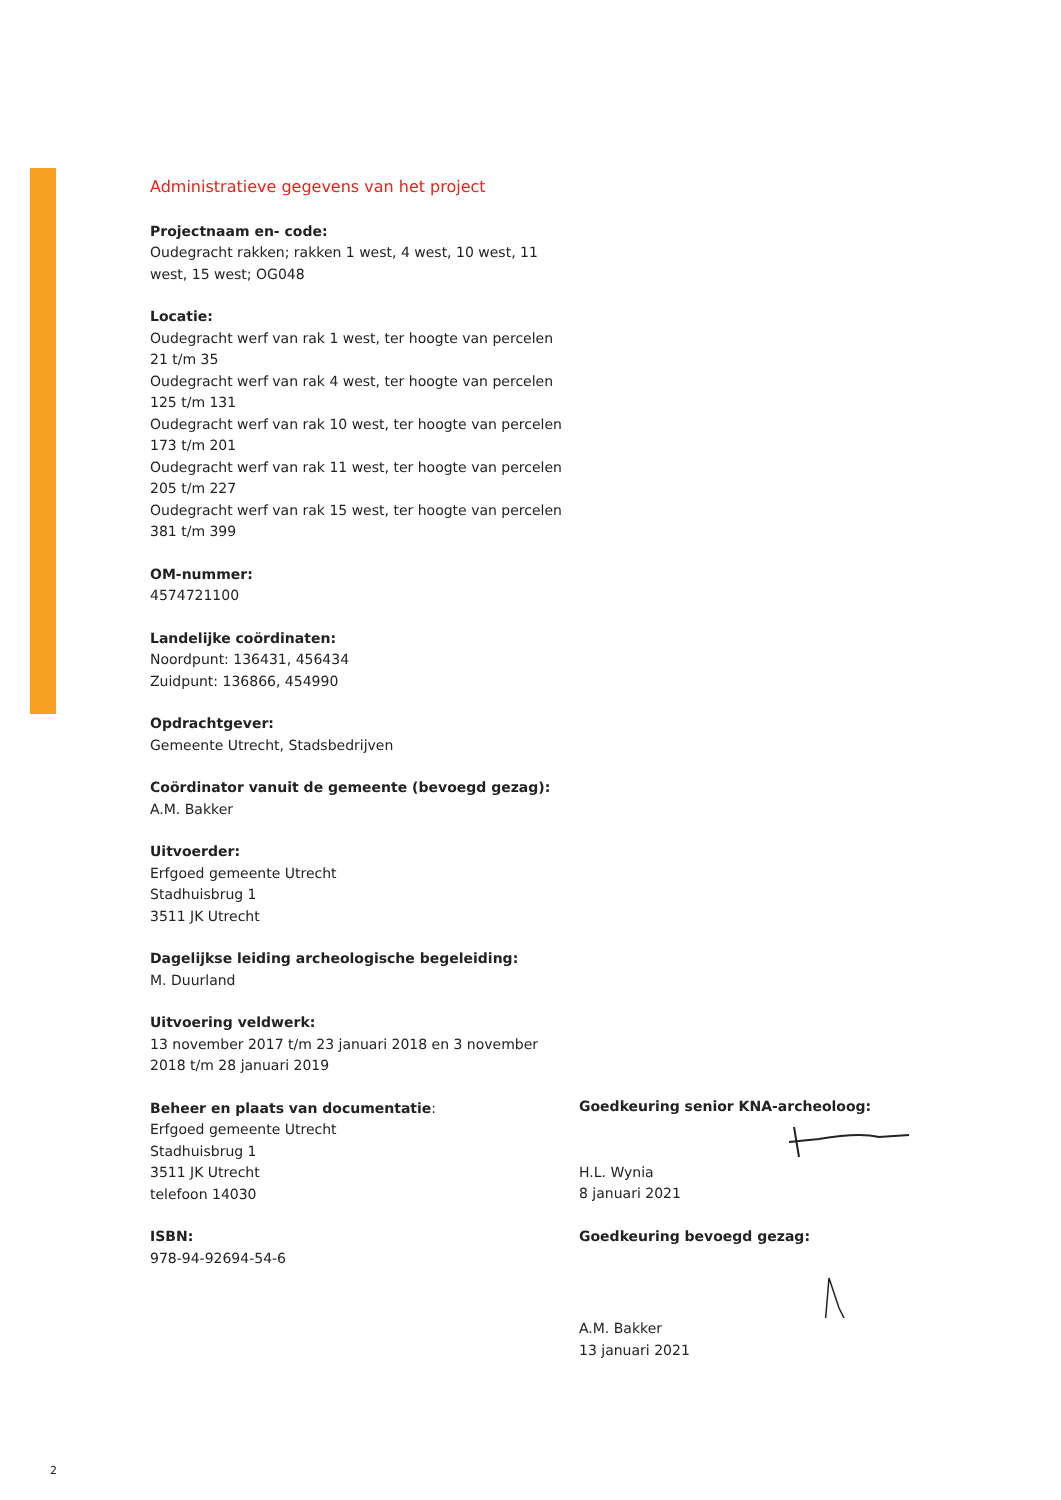Administratieve gegevens van het project
Projectnaam en- code:
Oudegracht rakken; rakken 1 west, 4 west, 10 west, 11 west, 15 west; OG048
Locatie:
Oudegracht werf van rak 1 west, ter hoogte van percelen 21 t/m 35
Oudegracht werf van rak 4 west, ter hoogte van percelen 125 t/m 131
Oudegracht werf van rak 10 west, ter hoogte van percelen 173 t/m 201
Oudegracht werf van rak 11 west, ter hoogte van percelen 205 t/m 227
Oudegracht werf van rak 15 west, ter hoogte van percelen 381 t/m 399
OM-nummer:
4574721100
Landelijke coördinaten:
Noordpunt: 136431, 456434
Zuidpunt: 136866, 454990
Opdrachtgever:
Gemeente Utrecht, Stadsbedrijven
Coördinator vanuit de gemeente (bevoegd gezag):
A.M. Bakker
Uitvoerder:
Erfgoed gemeente Utrecht
Stadhuisbrug 1
3511 JK Utrecht
Dagelijkse leiding archeologische begeleiding:
M. Duurland
Uitvoering veldwerk:
13 november 2017 t/m 23 januari 2018 en 3 november 2018 t/m 28 januari 2019
Beheer en plaats van documentatie:
Erfgoed gemeente Utrecht
Stadhuisbrug 1
3511 JK Utrecht
telefoon 14030
ISBN:
978-94-92694-54-6
Goedkeuring senior KNA-archeoloog:
H.L. Wynia
8 januari 2021
Goedkeuring bevoegd gezag:
A.M. Bakker
13 januari 2021
2